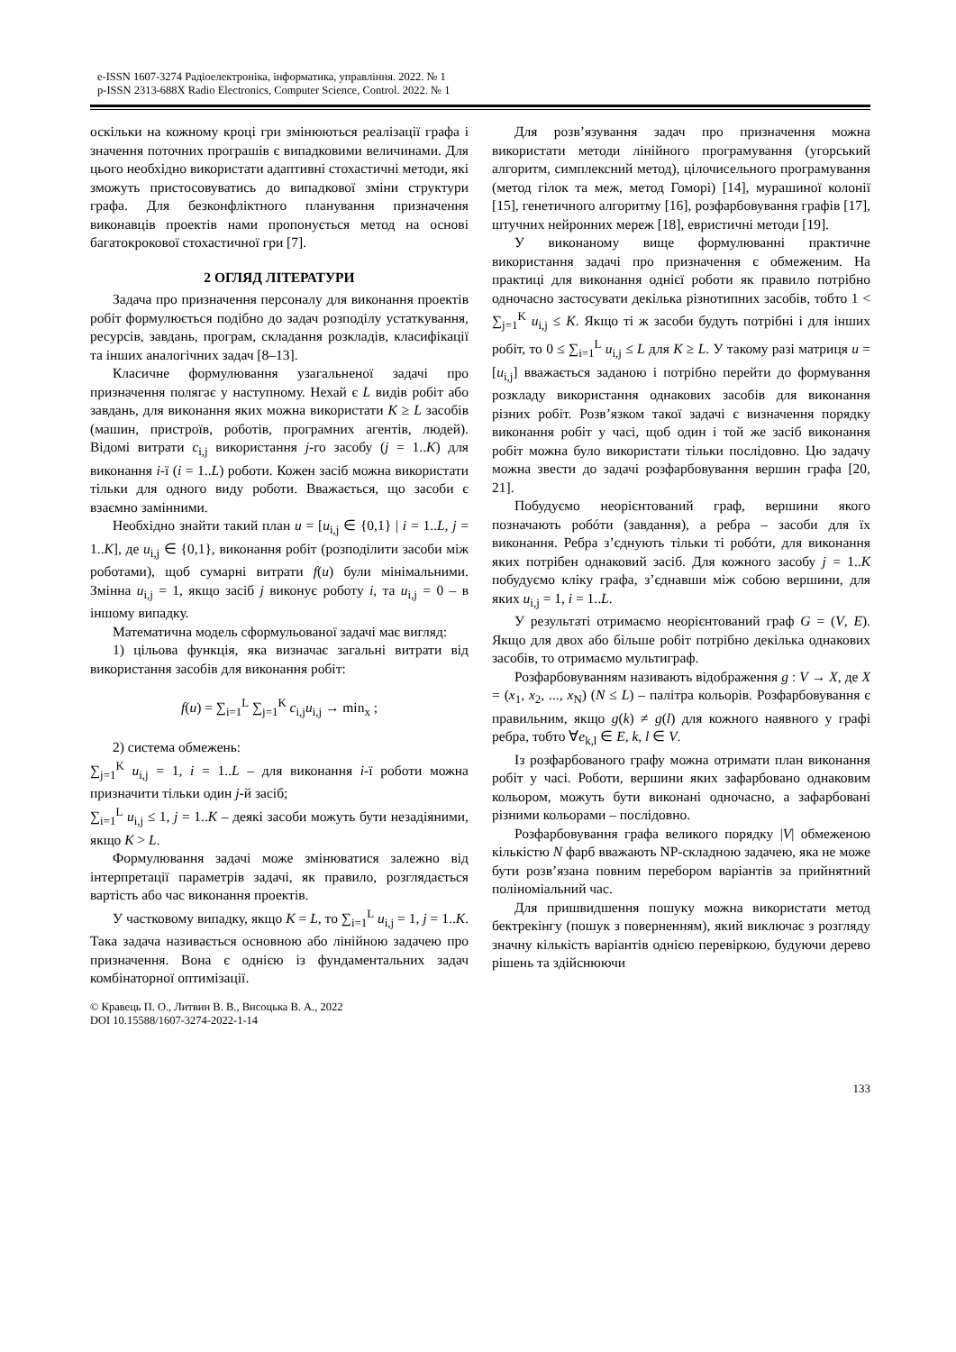e-ISSN 1607-3274 Радіоелектроніка, інформатика, управління. 2022. № 1
p-ISSN 2313-688X Radio Electronics, Computer Science, Control. 2022. № 1
оскільки на кожному кроці гри змінюються реалізації графа і значення поточних програшів є випадковими величинами. Для цього необхідно використати адаптивні стохастичні методи, які зможуть пристосовуватись до випадкової зміни структури графа. Для безконфліктного планування призначення виконавців проектів нами пропонується метод на основі багатокрокової стохастичної гри [7].
2 ОГЛЯД ЛІТЕРАТУРИ
Задача про призначення персоналу для виконання проектів робіт формулюється подібно до задач розподілу устаткування, ресурсів, завдань, програм, складання розкладів, класифікації та інших аналогічних задач [8–13].
Класичне формулювання узагальненої задачі про призначення полягає у наступному. Нехай є L видів робіт або завдань, для виконання яких можна використати K ≥ L засобів (машин, пристроїв, роботів, програмних агентів, людей). Відомі витрати c<sub>i,j</sub> використання j-го засобу (j = 1..K) для виконання i-ї (i = 1..L) роботи. Кожен засіб можна використати тільки для одного виду роботи. Вважається, що засоби є взаємно замінними.
Необхідно знайти такий план u = [u<sub>i,j</sub> ∈ {0,1} | i = 1..L, j = 1..K], де u<sub>i,j</sub> ∈ {0,1}, виконання робіт (розподілити засоби між роботами), щоб сумарні витрати f(u) були мінімальними. Змінна u<sub>i,j</sub> = 1, якщо засіб j виконує роботу i, та u<sub>i,j</sub> = 0 – в іншому випадку.
Математична модель сформульованої задачі має вигляд:
1) цільова функція, яка визначає загальні витрати від використання засобів для виконання робіт:
f(u) = ∑<sub>i=1</sub><sup>L</sup> ∑<sub>j=1</sub><sup>K</sup> c<sub>i,j</sub>u<sub>i,j</sub> → min<sub>x</sub> ;
2) система обмежень:
∑<sub>j=1</sub><sup>K</sup> u<sub>i,j</sub> = 1, i = 1..L – для виконання i-ї роботи можна призначити тільки один j-й засіб;
∑<sub>i=1</sub><sup>L</sup> u<sub>i,j</sub> ≤ 1, j = 1..K – деякі засоби можуть бути незадіяними, якщо K > L.
Формулювання задачі може змінюватися залежно від інтерпретації параметрів задачі, як правило, розглядається вартість або час виконання проектів.
У частковому випадку, якщо K = L, то ∑<sub>i=1</sub><sup>L</sup> u<sub>i,j</sub> = 1, j = 1..K. Така задача називається основною або лінійною задачею про призначення. Вона є однією із фундаментальних задач комбінаторної оптимізації.
© Кравець П. О., Литвин В. В., Висоцька В. А., 2022
DOI 10.15588/1607-3274-2022-1-14
Для розв’язування задач про призначення можна використати методи лінійного програмування (угорський алгоритм, симплексний метод), цілочисельного програмування (метод гілок та меж, метод Гоморі) [14], мурашиної колонії [15], генетичного алгоритму [16], розфарбовування графів [17], штучних нейронних мереж [18], евристичні методи [19].
У виконаному вище формулюванні практичне використання задачі про призначення є обмеженим. На практиці для виконання однієї роботи як правило потрібно одночасно застосувати декілька різнотипних засобів, тобто 1 < ∑<sub>j=1</sub><sup>K</sup> u<sub>i,j</sub> ≤ K. Якщо ті ж засоби будуть потрібні і для інших робіт, то 0 ≤ ∑<sub>i=1</sub><sup>L</sup> u<sub>i,j</sub> ≤ L для K ≥ L. У такому разі матриця u = [u<sub>i,j</sub>] вважається заданою і потрібно перейти до формування розкладу використання однакових засобів для виконання різних робіт. Розв’язком такої задачі є визначення порядку виконання робіт у часі, щоб один і той же засіб виконання робіт можна було використати тільки послідовно. Цю задачу можна звести до задачі розфарбовування вершин графа [20, 21].
Побудуємо неорієнтований граф, вершини якого позначають робóти (завдання), а ребра – засоби для їх виконання. Ребра з’єднують тільки ті робóти, для виконання яких потрібен однаковий засіб. Для кожного засобу j = 1..K побудуємо кліку графа, з’єднавши між собою вершини, для яких u<sub>i,j</sub> = 1, i = 1..L.
У результаті отримаємо неорієнтований граф G = (V, E). Якщо для двох або більше робіт потрібно декілька однакових засобів, то отримаємо мультиграф.
Розфарбовуванням називають відображення g : V → X, де X = (x<sub>1</sub>, x<sub>2</sub>, ..., x<sub>N</sub>) (N ≤ L) – палітра кольорів. Розфарбовування є правильним, якщо g(k) ≠ g(l) для кожного наявного у графі ребра, тобто ∀e<sub>k,l</sub> ∈ E, k, l ∈ V.
Із розфарбованого графу можна отримати план виконання робіт у часі. Роботи, вершини яких зафарбовано однаковим кольором, можуть бути виконані одночасно, а зафарбовані різними кольорами – послідовно.
Розфарбовування графа великого порядку |V| обмеженою кількістю N фарб вважають NP-складною задачею, яка не може бути розв’язана повним перебором варіантів за прийнятний поліноміальний час.
Для пришвидшення пошуку можна використати метод бектрекінгу (пошук з поверненням), який виключає з розгляду значну кількість варіантів однією перевіркою, будуючи дерево рішень та здійснюючи
133